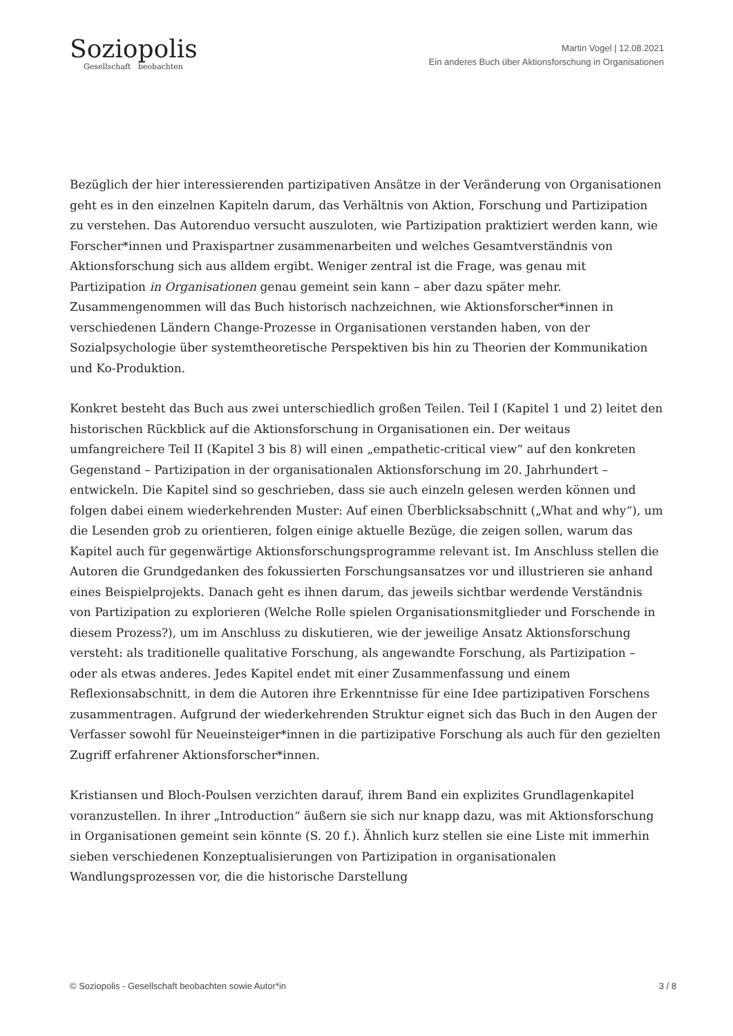Soziopolis
Gesellschaft beobachten
Martin Vogel | 12.08.2021
Ein anderes Buch über Aktionsforschung in Organisationen
Bezüglich der hier interessierenden partizipativen Ansätze in der Veränderung von Organisationen geht es in den einzelnen Kapiteln darum, das Verhältnis von Aktion, Forschung und Partizipation zu verstehen. Das Autorenduo versucht auszuloten, wie Partizipation praktiziert werden kann, wie Forscher*innen und Praxispartner zusammenarbeiten und welches Gesamtverständnis von Aktionsforschung sich aus alldem ergibt. Weniger zentral ist die Frage, was genau mit Partizipation in Organisationen genau gemeint sein kann – aber dazu später mehr. Zusammengenommen will das Buch historisch nachzeichnen, wie Aktionsforscher*innen in verschiedenen Ländern Change-Prozesse in Organisationen verstanden haben, von der Sozialpsychologie über systemtheoretische Perspektiven bis hin zu Theorien der Kommunikation und Ko-Produktion.
Konkret besteht das Buch aus zwei unterschiedlich großen Teilen. Teil I (Kapitel 1 und 2) leitet den historischen Rückblick auf die Aktionsforschung in Organisationen ein. Der weitaus umfangreichere Teil II (Kapitel 3 bis 8) will einen „empathetic-critical view“ auf den konkreten Gegenstand – Partizipation in der organisationalen Aktionsforschung im 20. Jahrhundert – entwickeln. Die Kapitel sind so geschrieben, dass sie auch einzeln gelesen werden können und folgen dabei einem wiederkehrenden Muster: Auf einen Überblicksabschnitt („What and why“), um die Lesenden grob zu orientieren, folgen einige aktuelle Bezüge, die zeigen sollen, warum das Kapitel auch für gegenwärtige Aktionsforschungsprogramme relevant ist. Im Anschluss stellen die Autoren die Grundgedanken des fokussierten Forschungsansatzes vor und illustrieren sie anhand eines Beispielprojekts. Danach geht es ihnen darum, das jeweils sichtbar werdende Verständnis von Partizipation zu explorieren (Welche Rolle spielen Organisationsmitglieder und Forschende in diesem Prozess?), um im Anschluss zu diskutieren, wie der jeweilige Ansatz Aktionsforschung versteht: als traditionelle qualitative Forschung, als angewandte Forschung, als Partizipation – oder als etwas anderes. Jedes Kapitel endet mit einer Zusammenfassung und einem Reflexionsabschnitt, in dem die Autoren ihre Erkenntnisse für eine Idee partizipativen Forschens zusammentragen. Aufgrund der wiederkehrenden Struktur eignet sich das Buch in den Augen der Verfasser sowohl für Neueinsteiger*innen in die partizipative Forschung als auch für den gezielten Zugriff erfahrener Aktionsforscher*innen.
Kristiansen und Bloch-Poulsen verzichten darauf, ihrem Band ein explizites Grundlagenkapitel voranzustellen. In ihrer „Introduction“ äußern sie sich nur knapp dazu, was mit Aktionsforschung in Organisationen gemeint sein könnte (S. 20 f.). Ähnlich kurz stellen sie eine Liste mit immerhin sieben verschiedenen Konzeptualisierungen von Partizipation in organisationalen Wandlungsprozessen vor, die die historische Darstellung
© Soziopolis - Gesellschaft beobachten sowie Autor*in 3 / 8